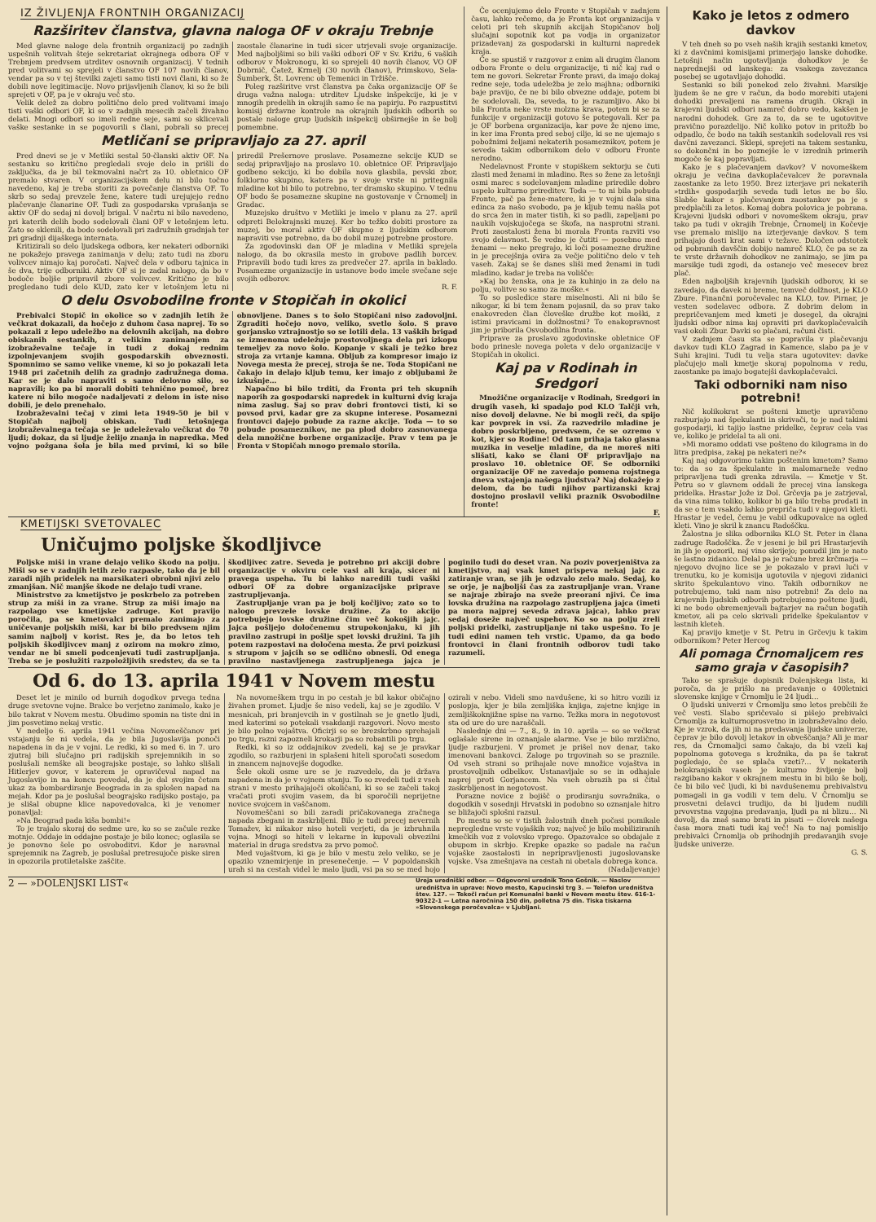IZ ŽIVLJENJA FRONTNIH ORGANIZACIJ
Razširitev članstva, glavna naloga OF v okraju Trebnje
Med glavne naloge dela frontnih organizacij po zadnjih uspešnih volitvah šteje sekretariat okrajnega odbora OF v Trebnjem predvsem utrditev osnovnih organizacij. V tednih pred volitvami so sprejeli v članstvo OF 107 novih članov, vendar pa so v tej številki zajeti samo tisti novi člani, ki so že dobili nove legitimacije. Novo prijavljenih članov, ki so že bili sprejeti v OF, pa je v okraju več sto.
Velik delež za dobro politično delo pred volitvami imajo tisti vaški odbori OF, ki so v zadnjih mesecih začeli živahno delati. Mnogi odbori so imeli redne seje, sami so sklicevali vaške sestanke in se pogovorili s člani, pobrali so precej zaostale članarine in tudi sicer utrjevali svoje organizacije. Med najboljšimi so bili vaški odbori OF v Sv. Križu, 6 vaških odborov v Mokronogu, ki so sprejeli 40 novih članov, VO OF Dobrnič, Čatež, Krmelj (30 novih članov), Primskovo, Sela-Šumberk, Št. Lovrenc ob Temenici in Tržišče.
Poleg razširitve vrst članstva pa čaka organizacije OF še druga važna naloga: utrditev Ljudske inšpekcije, ki je v mnogih predelih in okrajih samo še na papirju. Po razpustitvi komisij državne kontrole na okrajnih ljudskih odborih so postale naloge grup ljudskih inšpekcij obširnejše in še bolj pomembne.
Metličani se pripravljajo za 27. april
Pred dnevi se je v Metliki sestal 50-članski aktiv OF. Na sestanku so kritično pregledali svoje delo in prišli do zaključka, da je bil tekmovalni načrt za 10. obletnico OF premalo stvaren. V organizacijskem delu ni bilo točno navedeno, kaj je treba storiti za povečanje članstva OF. To skrb so sedaj prevzele žene, katere tudi urejujejo redno plačevanje članarine OF. Tudi za gospodarska vprašanja se aktiv OF do sedaj ni dovolj brigal. V načrtu ni bilo navedeno, pri katerih delih bodo sodelovali člani OF v letošnjem letu. Zato so sklenili, da bodo sodelovali pri zadružnih gradnjah ter pri gradnji dijaškega internata.
Kritizirali so delo ljudskega odbora, ker nekateri odborniki ne pokažejo pravega zanimanja v delu; zato tudi na zboru volivcev nimajo kaj poročati. Največ dela v odboru tajnica in še dva, trije odborniki. Aktiv OF si je zadal nalogo, da bo v bodoče boljše pripravil zbore volivcev. Kritično je bilo pregledano tudi delo KUD, zato ker v letošnjem letu ni priredil Prešernove proslave. Posamezne sekcije KUD se sedaj pripravljajo na proslavo 10. obletnice OF. Pripravljajo godbeno sekcijo, ki bo dobila nova glasbila, pevski zbor, folklorno skupino, katera pa v svoje vrste ni pritegnila mladine kot bi bilo to potrebno, ter dramsko skupino. V tednu OF bodo še posamezne skupine na gostovanje v Črnomelj in Gradac.
Muzejsko društvo v Metliki je imelo v planu za 27. april odpreti Belokrajnski muzej. Ker bo težko dobiti prostore za muzej, bo moral aktiv OF skupno z ljudskim odborom napraviti vse potrebno, da bo dobil muzej potrebne prostore.
Za zgodovinski dan OF je mladina v Metliki sprejela nalogo, da bo okrasila mesto in grobove padlih borcev. Pripravili bodo tudi kres za predvečer 27. aprila in baklado. Posamezne organizacije in ustanove bodo imele svečane seje svojih odborov.
R. F.
O delu Osvobodilne fronte v Stopičah in okolici
Prebivalci Stopič in okolice so v zadnjih letih že večkrat dokazali, da hočejo z duhom časa naprej. To so pokazali z lepo udeležbo na delovnih akcijah, na dobro obiskanih sestankih, z velikim zanimanjem za izobraževalne tečaje in tudi z dokaj rednim izpolnjevanjem svojih gospodarskih obveznosti. Spomnimo se samo velike vneme, ki so jo pokazali leta 1948 pri začetnih delih za gradnjo zadružnega doma. Kar se je dalo napraviti s samo delovno silo, so napravili; ko pa bi morali dobiti tehnično pomoč, brez katere ni bilo mogoče nadaljevati z delom in iste niso dobili, je delo prenehalo.
Izobraževalni tečaj v zimi leta 1949-50 je bil v Stopičah najbolj obiskan. Tudi letošnjega izobraževalnega tečaja se je udeleževalo večkrat do 70 ljudi; dokaz, da si ljudje želijo znanja in napredka. Med vojno požgana šola je bila med prvimi, ki so bile obnovljene. Danes s to šolo Stopičani niso zadovoljni. Zgraditi hočejo novo, veliko, svetlo šolo. S pravo gorjansko vztrajnostjo so se lotili dela. 13 vaških brigad se izmenoma udeležuje prostovoljnega dela pri izkopu temeljev za novo šolo. Kopanje v skali je težko brez stroja za vrtanje kamna. Obljub za kompresor imajo iz Novega mesta že precej, stroja še ne. Toda Stopičani ne čakajo in delajo kljub temu, ker imajo z obljubami že izkušnje…
Napačno bi bilo trditi, da Fronta pri teh skupnih naporih za gospodarski napredek in kulturni dvig kraja nima zaslug. Saj so prav dobri frontovci tisti, ki so povsod prvi, kadar gre za skupne interese. Posamezni frontovci dajejo pobude za razne akcije. Toda — to so pobude posameznikov, ne pa plod dobro zasnovanega dela množične borbene organizacije. Prav v tem pa je Fronta v Stopičah mnogo premalo storila.
Če ocenjujemo delo Fronte v Stopičah v zadnjem času, lahko rečemo, da je Fronta kot organizacija v celoti pri teh skupnih akcijah Stopičanov bolj slučajni sopotnik kot pa vodja in organizator prizadevanj za gospodarski in kulturni napredek kraja.
Če se spustiš v razgovor z enim ali drugim članom odbora Fronte o delu organizacije, ti nič kaj rad o tem ne govori. Sekretar Fronte pravi, da imajo dokaj redne seje, toda udeležba je zelo majhna; odborniki baje pravijo, če ne bi bilo obvezne oddaje, potem bi že sodelovali. Da, seveda, to je razumljivo. Ako bi bila Fronta neke vrste molzna krava, potem bi se za funkcije v organizaciji gotovo še potegovali. Ker pa je OF borbena organizacija, kar pove že njeno ime, in ker ima Fronta pred seboj cilje, ki se ne ujemajo s pobožnimi željami nekaterih posameznikov, potem je seveda takim odbornikom delo v odboru Fronte nerodno.
Nedelavnost Fronte v stopiškem sektorju se čuti zlasti med ženami in mladino. Res so žene za letošnji osmi marec s sodelovanjem mladine priredile dobro uspelo kulturno prireditev. Toda — to ni bila pobuda Fronte, pač pa žene-matere, ki je v vojni dala sina edinca za našo svobodo, pa je kljub temu našla pot do srca žen in mater tistih, ki so padli, zapeljani po naukih vojskujočega se škofa, na nasprotni strani. Proti zaostalosti žena bi morala Fronta razviti vso svojo delavnost. Še vedno je čutiti — posebno med ženami — neko pregrajo, ki loči posamezne družine in je precejšnja ovira za večje politično delo v teh vaseh. Zakaj se še danes sliši med ženami in tudi mladino, kadar je treba na volišče:
»Kaj bo ženska, ona je za kuhinjo in za delo na polju, volitve so samo za moške.«
To so posledice stare miselnosti. Ali ni bilo še nikogar, ki bi tem ženam pojasnil, da so prav tako enakovreden član človeške družbe kot moški, z istimi pravicami in dolžnostmi? To enakopravnost jim je priborila Osvobodilna fronta.
Priprave za proslavo zgodovinske obletnice OF bodo prinesle novega poleta v delo organizacije v Stopičah in okolici.
Kaj pa v Rodinah in Sredgori
Množične organizacije v Rodinah, Sredgori in drugih vaseh, ki spadajo pod KLO Talčji vrh, niso dovolj delavne. Ne bi mogli reči, da spijo kar povprek in vsi. Za razvedrilo mladine je dobro poskrbljeno, predvsem, če se ozremo v kot, kjer so Rodine! Od tam prihaja tako glasna muzika in veselje mladine, da ne moreš niti slišati, kako se člani OF pripravljajo na proslavo 10. obletnice OF. Se odborniki organizacije OF ne zavedajo pomena rojstnega dneva vstajenja našega ljudstva? Naj dokažejo z delom, da bo tudi njihov partizanski kraj dostojno proslavil veliki praznik Osvobodilne fronte!
F.
KMETIJSKI SVETOVALEC
Uničujmo poljske škodljivce
Poljske miši in vrane delajo veliko škodo na polju. Miši so se v zadnjih letih zelo razpasle, tako da je bil zaradi njih pridelek na marsikateri obrobni njivi zelo zmanjšan. Nič manjše škode ne delajo tudi vrane.
Ministrstvo za kmetijstvo je poskrbelo za potreben strup za miši in za vrane. Strup za miši imajo na razpolago vse kmetijske zadruge. Kot pravijo poročila, pa se kmetovalci premalo zanimajo za uničevanje poljskih miši, kar bi bilo predvsem njim samim najbolj v korist. Res je, da bo letos teh poljskih škodljivcev manj z ozirom na mokro zimo, vendar ne bi smeli podcenjevati tudi zastrupljanja. Treba se je poslužiti razpoložljivih sredstev, da se ta škodljivec zatre. Seveda je potrebno pri akciji dobre organizacije v okviru cele vasi ali kraja, sicer ni pravega uspeha. Tu bi lahko naredili tudi vaški odbori OF za dobre organizacijske priprave zastrupljevanja.
Zastrupljanje vran pa je bolj kočljivo; zato so to nalogo prevzele lovske družine. Za to akcijo potrebujejo lovske družine čim več kokošjih jajc. Jajca pošljejo določenemu strupokonjaku, ki jih pravilno zastrupi in pošlje spet lovski družini. Ta jih potem razpostavi na določena mesta. Že prvi poizkusi s strupom v jajcih so se odlično obnesli. Od enega pravilno nastavljenega zastrupljenega jajca je poginilo tudi do deset vran. Na poziv poverjeništva za kmetijstvo, naj vsak kmet prispeva nekaj jajc za zatiranje vran, se jih je odzvalo zelo malo. Sedaj, ko se orje, je najboljši čas za zastrupljanje vran. Vrane se najraje zbirajo na sveže preorani njivi. Če ima lovska družina na razpolago zastrupljena jajca (imeti pa mora najprej seveda zdrava jajca), lahko prav sedaj doseže največ uspehov. Ko so na polju zreli poljski pridelki, zastrupljanje ni tako uspešno. To je tudi edini namen teh vrstic. Upamo, da ga bodo frontovci in člani frontnih odborov tudi tako razumeli.
Od 6. do 13. aprila 1941 v Novem mestu
Deset let je minilo od burnih dogodkov prvega tedna druge svetovne vojne. Bralce bo verjetno zanimalo, kako je bilo takrat v Novem mestu. Obudimo spomin na tiste dni in jim posvetimo nekaj vrstic.
V nedeljo 6. aprila 1941 večina Novomeščanov pri vstajanju še ni vedela, da je bila Jugoslavija ponoči napadena in da je v vojni. Le redki, ki so med 6. in 7. uro zjutraj bili slučajno pri radijskih sprejemnikih in so poslušali nemške ali beograjske postaje, so lahko slišali Hitlerjev govor, v katerem je opravičeval napad na Jugoslavijo in na koncu povedal, da je dal svojim četam ukaz za bombardiranje Beograda in za splošen napad na mejah. Kdor pa je poslušal beograjsko radijsko postajo, pa je slišal obupne klice napovedovalca, ki je venomer ponavljal:
»Na Beograd pada kiša bombi!«
To je trajalo skoraj do sedme ure, ko so se začule rezke motnje. Oddaje in oddajne postaje je bilo konec; oglasila se je ponovno šele po osvoboditvi. Kdor je naravnal sprejemnik na Zagreb, je poslušal pretresujoče piske siren in opozorila protiletalske zaščite.
Na novomeškem trgu in po cestah je bil kakor običajno živahen promet. Ljudje še niso vedeli, kaj se je zgodilo. V mesnicah, pri branjevcih in v gostilnah se je gnetlo ljudi, med katerimi so potekali vsakdanji razgovori. Novo mesto je bilo polno vojaštva. Oficirji so se brezskrbno sprehajali po trgu, razni zapozneli krokarji pa so robantili po trgu.
Redki, ki so iz oddajnikov zvedeli, kaj se je pravkar zgodilo, so razburjeni in splašeni hiteli sporočati sosedom in znancem najnovejše dogodke.
Šele okoli osme ure se je razvedelo, da je država napadena in da je v vojnem stanju. To so zvedeli tudi z vseh strani v mesto prihajajoči okoličani, ki so se začeli takoj vračati proti svojim vasem, da bi sporočili neprijetne novice svojcem in vaščanom.
Novomeščani so bili zaradi pričakovanega zračnega napada zbegani in zaskrbljeni. Bilo je tudi precej nevernih Tomažev, ki nikakor niso hoteli verjeti, da je izbruhnila vojna. Mnogi so hiteli v lekarne in kupovali obvezilni material in druga sredstva za prvo pomoč.
Med vojaštvom, ki ga je bilo v mestu zelo veliko, se je opazilo vznemirjenje in presenečenje. — V popoldanskih urah si na cestah videl le malo ljudi, vsi pa so se med hojo ozirali v nebo. Videli smo navdušene, ki so hitro vozili iz poslopja, kjer je bila zemljiška knjiga, zajetne knjige in zemljiškoknjižne spise na varno. Težka mora in negotovost sta od ure do ure naraščali.
Naslednje dni — 7., 8., 9. in 10. aprila — so se večkrat oglašale sirene in oznanjale alarme. Vse je bilo mrzlično, ljudje razburjeni. V promet je prišel nov denar, tako imenovani bankovci. Zaloge po trgovinah so se praznile. Od vseh strani so prihajale nove množice vojaštva in prostovoljnih odbelkov. Ustanavljale so se in odhajale naprej proti Gorjancem. Na vseh obrazih pa si čital zaskrbljenost in negotovost.
Porazne novice z bojišč o prodiranju sovražnika, o dogodkih v sosednji Hrvatski in podobno so oznanjale hitro se bližajoči splošni razsul.
Po mestu so se v tistih žalostnih dneh počasi pomikale nepregledne vrste vojaških voz; največ je bilo mobiliziranih kmečkih voz z volovsko vprego. Opazovalce so obdajale z obupom in skrbjo. Krepke opazke so padale na račun vojaške zaostalosti in nepripravljenosti jugoslovanske vojske. Vsa zmešnjava na cestah ni obetala dobrega konca.
(Nadaljevanje)
2 — »DOLENJSKI LIST«
Ureja uredniški odbor. — Odgovorni urednik Tone Gošnik. — Naslov uredništva in uprave: Novo mesto, Kapucinski trg 3. — Telefon uredništva štev. 127. — Tekoči račun pri Komunalni banki v Novem mestu štev. 616-1-90322-1 — Letna naročnina 150 din, polletna 75 din. Tiska tiskarna »Slovenskega poročevalca« v Ljubljani.
Kako je letos z odmero davkov
V teh dneh so po vseh naših krajih sestanki kmetov, ki z davčnimi komisijami primerjajo lanske dohodke. Letošnji način ugotavljanja dohodkov je še naprednejši od lanskega: za vsakega zavezanca posebej se ugotavljajo dohodki.
Sestanki so bili ponekod zelo živahni. Marsikje ljudem še ne gre v račun, da bodo morebiti utajeni dohodki prevaljeni na ramena drugih. Okraji in krajevni ljudski odbori namreč dobro vedo, kakšen je narodni dohodek. Gre za to, da se te ugotovitve pravično porazdelijo. Nič koliko potov in pritožb bo odpadlo, če bodo na takih sestankih sodelovali res vsi davčni zavezanci. Sklepi, sprejeti na takem sestanku, so dokončni in bo poznejše le v izrednih primerih mogoče še kaj popravljati.
Kako je s plačevanjem davkov? V novomeškem okraju je večina davkoplačevalcev že poravnala zaostanke za leto 1950. Brez izterjave pri nekaterih »trdih« gospodarjih seveda tudi letos ne bo šlo. Slabše kakor s plačevanjem zaostankov pa je s predplačili za letos. Komaj dobra polovica je pobrana. Krajevni ljudski odbori v novomeškem okraju, prav tako pa tudi v okrajih Trebnje, Črnomelj in Kočevje vse premalo mislijo na izterjevanje davkov. S tem prihajajo dosti krat sami v težave. Določen odstotek od pobranih davščin dobijo namreč KLO, če pa se za te vrste državnih dohodkov ne zanimajo, se jim pa marsikje tudi zgodi, da ostanejo več mesecev brez plač.
Eden najboljših krajevnih ljudskih odborov, ki se zavedajo, da davek ni breme, temveč dolžnost, je KLO Zburе. Finančni poročevalec na KLO, tov. Pirnar, je vesten sodelavec odbora. Z dobrim delom in prepričevanjem med kmeti je dosegel, da okrajni ljudski odbor nima kaj opraviti pri davkoplačevalcih vasi okoli Zbur. Davki so plačani, računi čisti.
V zadnjem času sta se popravila v plačevanju davkov tudi KLO Zagrad in Kamence, slabo pa je v Suhi krajini. Tudi tu velja stara ugotovitev: davke plačujejo mali kmetje skoraj popolnoma v redu, zaostanke pa imajo bogatejši davkoplačevalci.
Taki odborniki nam niso potrebni!
Nič kolikokrat se pošteni kmetje upravičeno razburjajo nad špekulanti in skrivači, to je nad takimi gospodarji, ki tajijo lastne pridelke, čeprav cela vas ve, koliko je pridelal ta ali oni.
»Mi moramo oddati vse pošteno do kilograma in do litra predpisa, zakaj pa nekateri ne?«
Kaj naj odgovorimo takim poštenim kmetom? Samo to: da so za špekulante in malomarneže vedno pripravljena tudi grenka zdravila. — Kmetje v St. Petru so v glavnem oddali že precej vina lanskega pridelka. Hrastar Jože iz Dol. Grčevja pa je zatrjeval, da vina nima toliko, kolikor bi ga bilo treba prodati in da se o tem vsakdo lahko prepriča tudi v njegovi kleti. Hrastar je vedel, čemu je vabil odkupovalce na ogled kleti. Vino je skril k znancu Radoščku.
Žalostna je slika odbornika KLO St. Peter in člana zadruge Radoščka. Že v jeseni je bil pri Hrastarjevih in jih je opozoril, naj vino skrijejo; ponudil jim je nato še lastno zidanico. Delal pa je račune brez krčmarja — njegovo dvojno lice se je pokazalo v pravi luči v trenutku, ko je komisija ugotovila v njegovi zidanici skrito špekulantovo vino. Takih odbornikov ne potrebujemo, taki nam niso potrebni! Za delo na krajevnih ljudskih odborih potrebujemo poštene ljudi, ki ne bodo obremenjevali bajtarjev na račun bogatih kmetov, ali pa celo skrivali pridelke špekulantov v lastnih kleteh.
Kaj pravijo kmetje v St. Petru in Grčevju k takim odbornikom? Peter Hercog
Ali pomaga Črnomaljcem res samo graja v časopisih?
Tako se sprašuje dopisnik Dolenjskega lista, ki poroča, da je prišlo na predavanje o 400letnici slovenske knjige v Črnomlju le 24 ljudi…
O ljudski univerzi v Črnomlju smo letos prebčili že več vesti. Slabo spričevalo si pišejo prebivalci Črnomlja za kulturnoprosvetno in izobraževalno delo. Kje je vzrok, da jih ni na predavanja ljudske univerze, čeprav je bilo dovolj letakov in obveščanja? Ali je mar res, da Črnomaljci samo čakajo, da bi vzeli kaj popolnoma gotovega s krožnika, da pa še takrat pogledajo, če se splača vzeti?… V nekaterih belokranjskih vaseh je kulturno življenje bolj razgibano kakor v okrajnem mestu in bi bilo še bolj, če bi bilo več ljudi, ki bi navdušenemu prebivalstvu pomagali in ga vodili v tem delu. V Črnomlju se prosvetni delavci trudijo, da bi ljudem nudili prvovrstna vzgojna predavanja, ljudi pa ni blizu… Ni dovolj, da znaš samo brati in pisati — človek našega časa mora znati tudi kaj več! Na to naj pomislijo prebivalci Črnomlja ob prihodnjih predavanjih svoje ljudske univerze.
G. S.